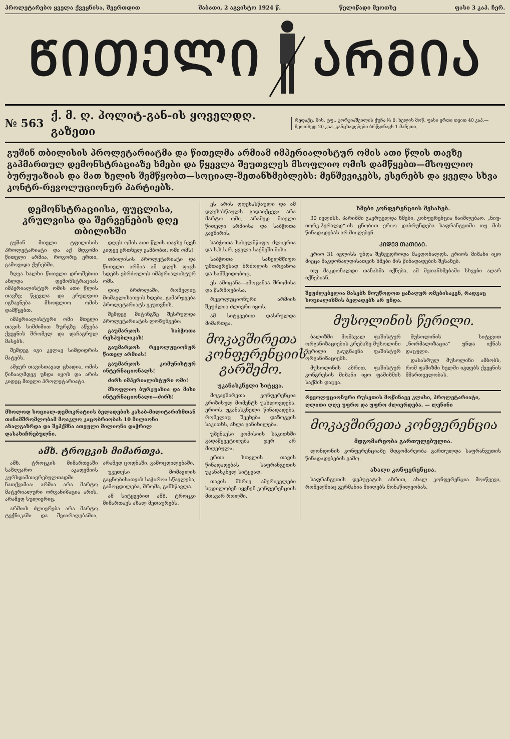პროლეტარებო ყველა ქვეყნისა, შეერთდით შაბათი, 2 აგვისტო 1924 წ. წელიწადი მეოთხე ფასი 3 კაპ. ჩერ.
ᲬᲘᲗᲔᲚᲘ ᲐᲠᲛᲘᲐ
№ 563 ქ. მ. ღ. პოლიტ-გან-ის ყოველდღ. გაზეთი რედაქც. მის. ტფ., ჟორჟიაშვილის ქუჩა № 8. ხელის მოწ. ფასი ერთი თვით 40 კაპ.—მეოთხედ 20 კაპ. განცხადებები ბრწყინავს 1 მანეთი.
გუშინ თბილისის პროლეტარიატმა და წითელმა არმიამ იმპერიალისტურ ომის ათი წლის თავზე გაჰმართულ დემონსტრაციაზე ხმები და წყევლა შეუთვლეს მსოფლიო ომის დამწყებთ—მსოფლიო ბურჟუაზიას და მათ ხელის შემწყობთ—სოციალ-შეთანხმებლებს: მენშევიკებს, ესერებს და ყველა სხვა კონტრ-რევოლუციონურ პარტიებს.
დემონსტრაციისა, ფუცლისა, კრულვისა და შერვენების დღე თბილისში
გუშინ მთელი ტფილისის პროლეტარიატი და აქ მდგომი წითელი არმია, როგორც ერთი, გამოვიდა ქუჩებში.
ზღვა ხალხი წითელი დროშებით ახლდა დემონსტრაციას იმპერიალისტურ ომის ათი წლის თავზე; წყევლა და კრულვით იგზავნება მსოფლიო ომის დამწყებთ.
იმპერიალისტური ომი მთელი თავის სიმძიმით ზურგზე აწვება ქვეყნის შრომელ და დაჩაგრულ მასებს.
შემდეგ იგი კვლავ სიმდიდრის მატებს.
ამჯერ თავისთავად ცხადია, ომის წინააღმდეგ უნდა იყოს და არის კიდეც მთელი პროლეტარიატი.
დღეს ომის ათი წლის თავზე ჩვენ კიდევ ერთხელ ვამბობთ: ომი ომს!
თბილისის პროლეტარიატი და წითელი არმია ამ დღეს ფიცს სდებს ებრძოლოს იმპერიალისტურ ომს.
დიდ ბრძოლაში, რომელიც მომავლისათვის ხდება, გამარჯვება პროლეტარიატს ეკუთვნის.
შემდეგ მიტინგზე შესრულდა პროლეტარიატის ლოზუნგები:
გაუმარჯოს საბჭოთა რესპუბლიკას!
გაუმარჯოს რევოლუციონურ წითელ არმიას!
გაუმარჯოს კომუნისტურ ინტერნაციონალს!
ძირს იმპერიალისტური ომი!
მსოფლიო ბურჟუაზია და მისი ინტერნაციონალი—ძირს!
მხოლოდ სოციალ-დემოკრატიის ბელადების კასაბ-მილიტარიზმთან თანამშრომლობამ მოაკლო კაცობრიობას 10 მილიონი ახალგაზრდა და შეჰქმნა ათეული მილიონი დაჭრილ დასახიჩრებულნი.
ამხ. ტროცკის მიმართვა.
ამხ. ტროცკის მიმართვაში საზღვარო აკადემიის კურსდამთავრებულთადმი ნათქვამია: არმია არა მარტო მატერიალური ორგანიზაცია არის, არამედ სულიერიც.
არმიის ძლიერება არა მარტო ტექნიკაში და შეიარაღებაშია, არამედ ცოდნაში, გამოცდილებაში.
უკეთესი მომავლის გაცნობისათვის საჭიროა სწავლება, გამოცდილება, შრომა, განსწავლა.
ამ სიტყვებით ამხ. ტროცკი მიმართავს ახალ მეთაურებს.
ეს არის დღესასწაული და ამ დღესასწაულს გადაიქცევა არა მარტო ომი, არამედ მთელი წითელი არმიისა და საბჭოთა კავშირის.
საბჭოთა სახელმწიფო ძლიერია და ს.ს.ს.რ. ყველა საქმეში მისი.
საბჭოთა სახელმწიფო უმთავრესად ბრძოლის ორგანოა და სამშვიდობოც.
ეს ამოცანა—ამოცანაა შრომისა და წარმოებისა.
რევოლუციონური არმიის შეუძლია ძლიერი იყოს.
ამ სიტყვებით დასრულდა მიმართვა.
მოკავშირეთა კონფერენციის გარშემო.
უკანასკნელი სიტყვა.
მოკავშირეთა კონფერენცია კრიზისულ მომენტს უახლოვდება. ერიოს უკანასკნელი წინადადება, რომელიც შეეხება დაზოგვის საკითხს, ახლა განიხილება.
უზენაესი კომისიის საკითხში გადაწყვეტილება ჯერ არ მიღებულა.
ერთი სთვლის თავის წინადადებას საფრანგეთის უკანასკნელ სიტყვად.
თავის მხრივ ამერიკელები სცდილობენ იყვნენ კონფერენციის მთავარ როლში.
ხმები კონფერენციის შესახებ.
30 ივლისს, პარიზში გავრცელდა ხმები, კონფერენცია ჩაიშლებაო. „ნიუ-იორკ-ჰერალდ“-ის ცნობით ერიო დაბრუნდება საფრანგეთში თუ მის წინადადებას არ მიიღებენ.
ᲙᲘᲓᲔᲕ ᲗᲐᲗᲘᲑᲘ.
ერიო 31 ივლისს უნდა შეხვედროდა მაკდონალდს. ერიოს მიზანი იყო მიეცა მაკდონალდისათვის ხმები მის წინადადების შესახებ.
თუ მაკდონალდი თანახმა იქნება, ამ შეთანხმებაში სხვები აღარ იქნებიან.
შეუძლებელია მასებს მოუწოდოთ ყაჩაღურ ომებისაკენ, რადგაც სოციალიზმის ბელადებს არ უნდა.
მუსოლინის წერილი.
ბალიზში მომავალ ფაშისტურ ორგანიზაციების კრებაზე მუსოლინი წერილი გაუგზავნა ფაშისტურ ორგანიზაციებს.
მუსოლინის აზრით, ფაშისტურ კონგრესის მიზანი იყო ფაშიზმის საქმის დაცვა.
მუსოლინის სიტყვით „ნორმალიზაცია“ უნდა იქნას დაცული.
დასასრულ მუსოლინი ამბობს, რომ ფაშიზმი ხელში იგდებს ქვეყნის მმართველობას.
რევოლუციონური რუსეთის მოწინავე კლასი, პროლეტარიატი, ღლითი ღღე უფრო და უფრო ძლიერდება. — ლენინი
მოკავშირეთა კონფერენცია
მდგომარეობა გართულებულია.
ლონდონის კონფერენციაზე მდგომარეობა გართულდა საფრანგეთის წინადადებების გამო.
ახალი კონფერენცია.
საფრანგეთის დეპუტატის აზრით, ახალ კონფერენცია მოიწვევა, რომელშიაც გერმანია მიიღებს მონაწილეობას.